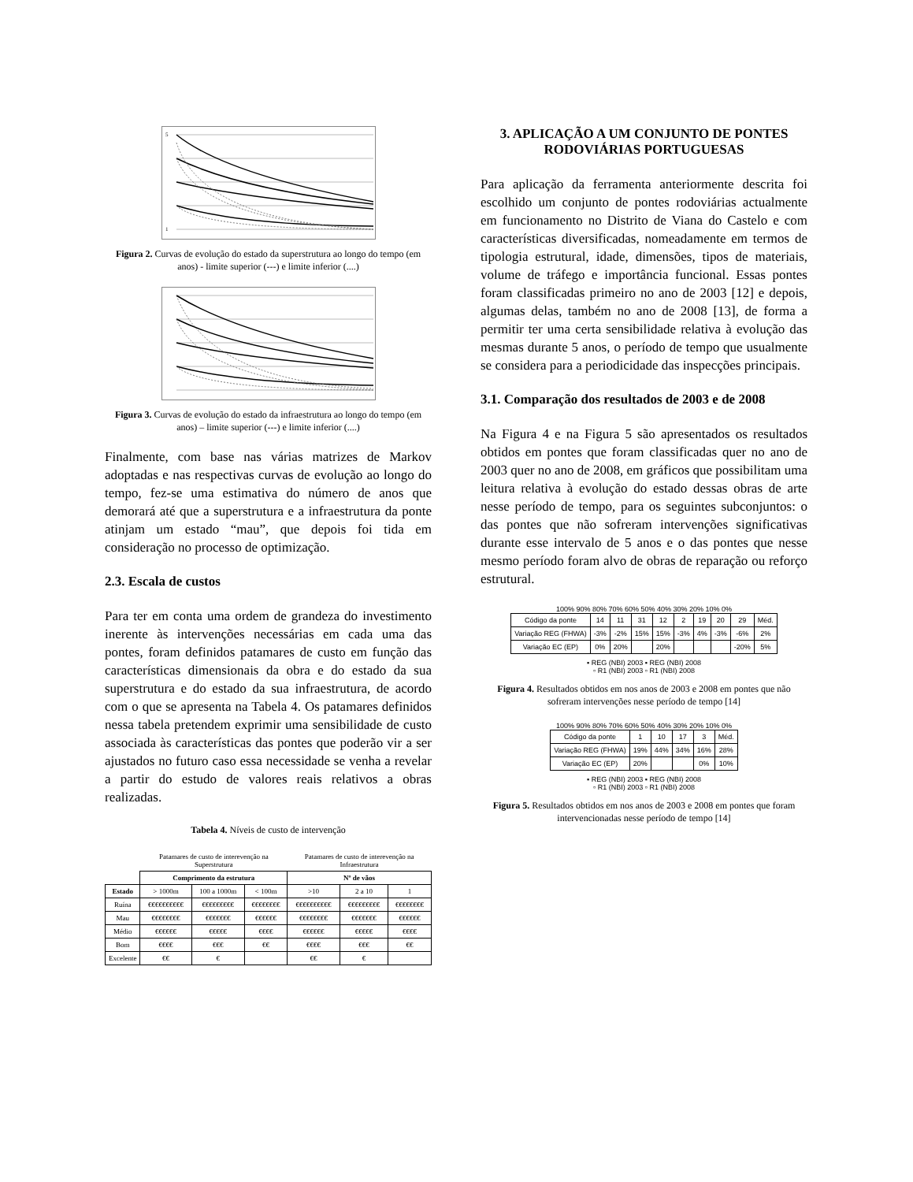5
1
Figura 2. Curvas de evolução do estado da superstrutura ao longo do tempo (em anos) - limite superior (---) e limite inferior (....)
Figura 3. Curvas de evolução do estado da infraestrutura ao longo do tempo (em anos) – limite superior (---) e limite inferior (....)
Finalmente, com base nas várias matrizes de Markov adoptadas e nas respectivas curvas de evolução ao longo do tempo, fez-se uma estimativa do número de anos que demorará até que a superstrutura e a infraestrutura da ponte atinjam um estado “mau”, que depois foi tida em consideração no processo de optimização.
2.3. Escala de custos
Para ter em conta uma ordem de grandeza do investimento inerente às intervenções necessárias em cada uma das pontes, foram definidos patamares de custo em função das características dimensionais da obra e do estado da sua superstrutura e do estado da sua infraestrutura, de acordo com o que se apresenta na Tabela 4. Os patamares definidos nessa tabela pretendem exprimir uma sensibilidade de custo associada às características das pontes que poderão vir a ser ajustados no futuro caso essa necessidade se venha a revelar a partir do estudo de valores reais relativos a obras realizadas.
Tabela 4. Níveis de custo de intervenção
| | Patamares de custo de interevenção na Superstrutura | | | Patamares de custo de interevenção na Infraestrutura | | |
| | Comprimento da estrutura | | | Nº de vãos | | |
| Estado | > 1000m | 100 a 1000m | < 100m | >10 | 2 a 10 | 1 |
| Ruína | €€€€€€€€€€ | €€€€€€€€€ | €€€€€€€€ | €€€€€€€€€€ | €€€€€€€€€ | €€€€€€€€ |
| Mau | €€€€€€€€ | €€€€€€€ | €€€€€€ | €€€€€€€€ | €€€€€€€ | €€€€€€ |
| Médio | €€€€€€ | €€€€€ | €€€€ | €€€€€€ | €€€€€ | €€€€ |
| Bom | €€€€ | €€€ | €€ | €€€€ | €€€ | €€ |
| Excelente | €€ | € | | €€ | € | |
3. APLICAÇÃO A UM CONJUNTO DE PONTES RODOVIÁRIAS PORTUGUESAS
Para aplicação da ferramenta anteriormente descrita foi escolhido um conjunto de pontes rodoviárias actualmente em funcionamento no Distrito de Viana do Castelo e com características diversificadas, nomeadamente em termos de tipologia estrutural, idade, dimensões, tipos de materiais, volume de tráfego e importância funcional. Essas pontes foram classificadas primeiro no ano de 2003 [12] e depois, algumas delas, também no ano de 2008 [13], de forma a permitir ter uma certa sensibilidade relativa à evolução das mesmas durante 5 anos, o período de tempo que usualmente se considera para a periodicidade das inspecções principais.
3.1. Comparação dos resultados de 2003 e de 2008
Na Figura 4 e na Figura 5 são apresentados os resultados obtidos em pontes que foram classificadas quer no ano de 2003 quer no ano de 2008, em gráficos que possibilitam uma leitura relativa à evolução do estado dessas obras de arte nesse período de tempo, para os seguintes subconjuntos: o das pontes que não sofreram intervenções significativas durante esse intervalo de 5 anos e o das pontes que nesse mesmo período foram alvo de obras de reparação ou reforço estrutural.
100% 90% 80% 70% 60% 50% 40% 30% 20% 10% 0%
| Código da ponte | 14 | 11 | 31 | 12 | 2 | 19 | 20 | 29 | Méd. |
| Variação REG (FHWA) | -3% | -2% | 15% | 15% | -3% | 4% | -3% | -6% | 2% |
| Variação EC (EP) | 0% | 20% | | 20% | | | | -20% | 5% |
▪ REG (NBI) 2003 ▪ REG (NBI) 2008
▫ R1 (NBI) 2003 ▫ R1 (NBI) 2008
Figura 4. Resultados obtidos em nos anos de 2003 e 2008 em pontes que não sofreram intervenções nesse período de tempo [14]
100% 90% 80% 70% 60% 50% 40% 30% 20% 10% 0%
| Código da ponte | 1 | 10 | 17 | 3 | Méd. |
| Variação REG (FHWA) | 19% | 44% | 34% | 16% | 28% |
| Variação EC (EP) | 20% | | | 0% | 10% |
▪ REG (NBI) 2003 ▪ REG (NBI) 2008
▫ R1 (NBI) 2003 ▫ R1 (NBI) 2008
Figura 5. Resultados obtidos em nos anos de 2003 e 2008 em pontes que foram intervencionadas nesse período de tempo [14]